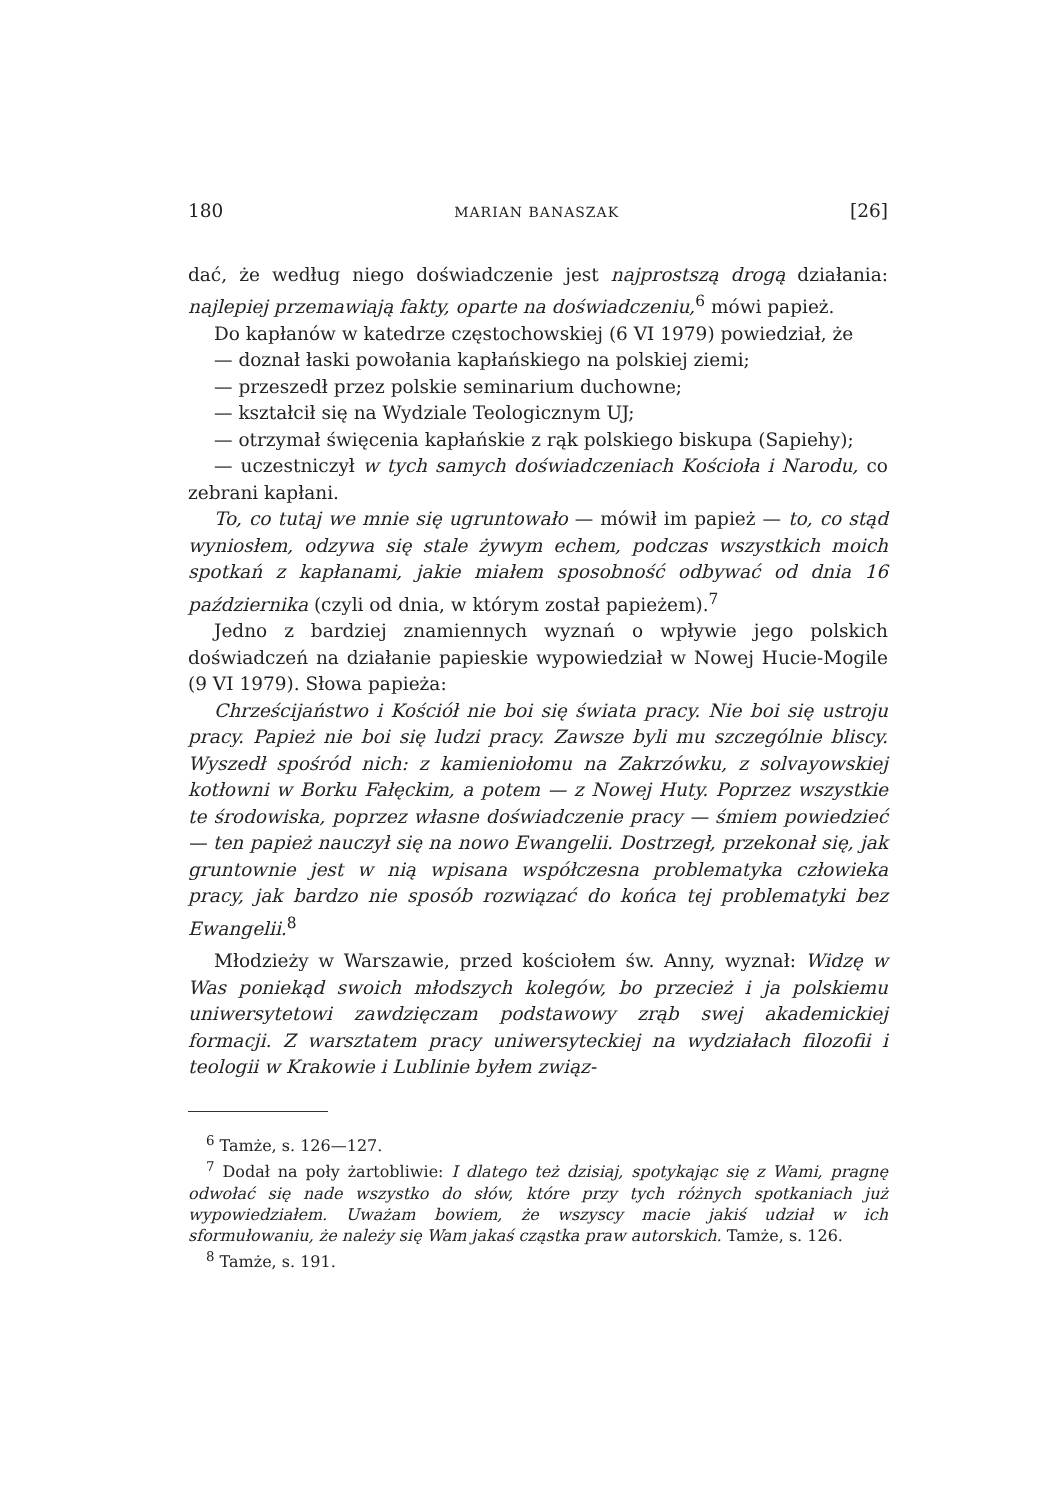180 MARIAN BANASZAK [26]
dać, że według niego doświadczenie jest najprostszą drogą działania: najlepiej przemawiają fakty, oparte na doświadczeniu,<sup>6</sup> mówi papież.
Do kapłanów w katedrze częstochowskiej (6 VI 1979) powiedział, że
— doznał łaski powołania kapłańskiego na polskiej ziemi;
— przeszedł przez polskie seminarium duchowne;
— kształcił się na Wydziale Teologicznym UJ;
— otrzymał święcenia kapłańskie z rąk polskiego biskupa (Sapiehy);
— uczestniczył w tych samych doświadczeniach Kościoła i Narodu, co zebrani kapłani.
To, co tutaj we mnie się ugruntowało — mówił im papież — to, co stąd wyniosłem, odzywa się stale żywym echem, podczas wszystkich moich spotkań z kapłanami, jakie miałem sposobność odbywać od dnia 16 października (czyli od dnia, w którym został papieżem).<sup>7</sup>
Jedno z bardziej znamiennych wyznań o wpływie jego polskich doświadczeń na działanie papieskie wypowiedział w Nowej Hucie-Mogile (9 VI 1979). Słowa papieża:
Chrześcijaństwo i Kościół nie boi się świata pracy. Nie boi się ustroju pracy. Papież nie boi się ludzi pracy. Zawsze byli mu szczególnie bliscy. Wyszedł spośród nich: z kamieniołomu na Zakrzówku, z solvayowskiej kotłowni w Borku Fałęckim, a potem — z Nowej Huty. Poprzez wszystkie te środowiska, poprzez własne doświadczenie pracy — śmiem powiedzieć — ten papież nauczył się na nowo Ewangelii. Dostrzegł, przekonał się, jak gruntownie jest w nią wpisana współczesna problematyka człowieka pracy, jak bardzo nie sposób rozwiązać do końca tej problematyki bez Ewangelii.<sup>8</sup>
Młodzieży w Warszawie, przed kościołem św. Anny, wyznał: Widzę w Was poniekąd swoich młodszych kolegów, bo przecież i ja polskiemu uniwersytetowi zawdzięczam podstawowy zrąb swej akademickiej formacji. Z warsztatem pracy uniwersyteckiej na wydziałach filozofii i teologii w Krakowie i Lublinie byłem związ-
<sup>6</sup> Tamże, s. 126—127.
<sup>7</sup> Dodał na poły żartobliwie: I dlatego też dzisiaj, spotykając się z Wami, pragnę odwołać się nade wszystko do słów, które przy tych różnych spotkaniach już wypowiedziałem. Uważam bowiem, że wszyscy macie jakiś udział w ich sformułowaniu, że należy się Wam jakaś cząstka praw autorskich. Tamże, s. 126.
<sup>8</sup> Tamże, s. 191.